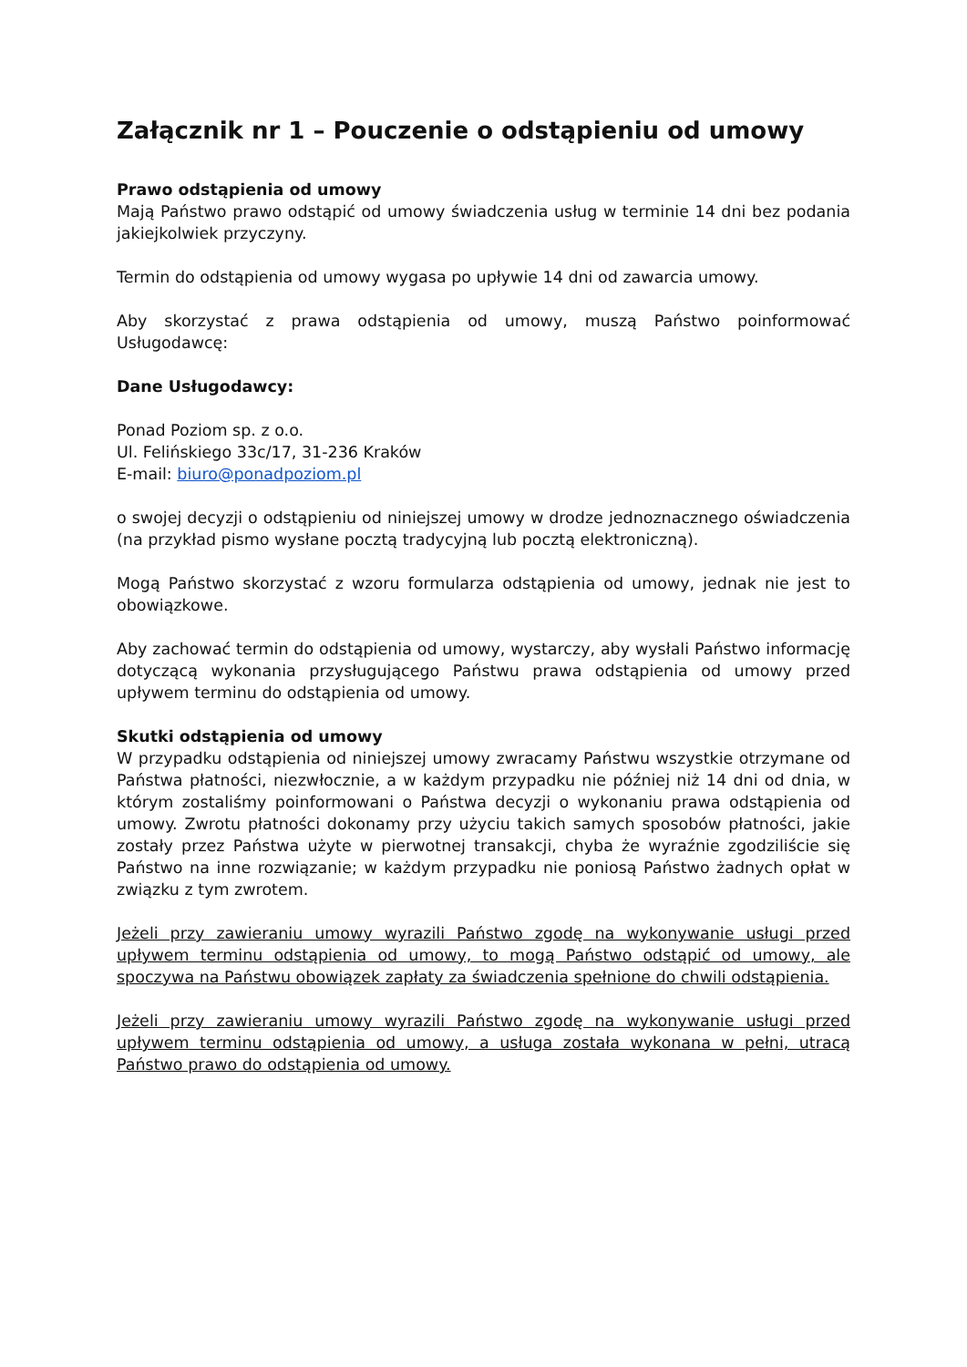Załącznik nr 1 – Pouczenie o odstąpieniu od umowy
Prawo odstąpienia od umowy
Mają Państwo prawo odstąpić od umowy świadczenia usług w terminie 14 dni bez podania jakiejkolwiek przyczyny.
Termin do odstąpienia od umowy wygasa po upływie 14 dni od zawarcia umowy.
Aby skorzystać z prawa odstąpienia od umowy, muszą Państwo poinformować Usługodawcę:
Dane Usługodawcy:
Ponad Poziom sp. z o.o.
Ul. Felińskiego 33c/17, 31-236 Kraków
E-mail: biuro@ponadpoziom.pl
o swojej decyzji o odstąpieniu od niniejszej umowy w drodze jednoznacznego oświadczenia (na przykład pismo wysłane pocztą tradycyjną lub pocztą elektroniczną).
Mogą Państwo skorzystać z wzoru formularza odstąpienia od umowy, jednak nie jest to obowiązkowe.
Aby zachować termin do odstąpienia od umowy, wystarczy, aby wysłali Państwo informację dotyczącą wykonania przysługującego Państwu prawa odstąpienia od umowy przed upływem terminu do odstąpienia od umowy.
Skutki odstąpienia od umowy
W przypadku odstąpienia od niniejszej umowy zwracamy Państwu wszystkie otrzymane od Państwa płatności, niezwłocznie, a w każdym przypadku nie później niż 14 dni od dnia, w którym zostaliśmy poinformowani o Państwa decyzji o wykonaniu prawa odstąpienia od umowy. Zwrotu płatności dokonamy przy użyciu takich samych sposobów płatności, jakie zostały przez Państwa użyte w pierwotnej transakcji, chyba że wyraźnie zgodziliście się Państwo na inne rozwiązanie; w każdym przypadku nie poniosą Państwo żadnych opłat w związku z tym zwrotem.
Jeżeli przy zawieraniu umowy wyrazili Państwo zgodę na wykonywanie usługi przed upływem terminu odstąpienia od umowy, to mogą Państwo odstąpić od umowy, ale spoczywa na Państwu obowiązek zapłaty za świadczenia spełnione do chwili odstąpienia.
Jeżeli przy zawieraniu umowy wyrazili Państwo zgodę na wykonywanie usługi przed upływem terminu odstąpienia od umowy, a usługa została wykonana w pełni, utracą Państwo prawo do odstąpienia od umowy.